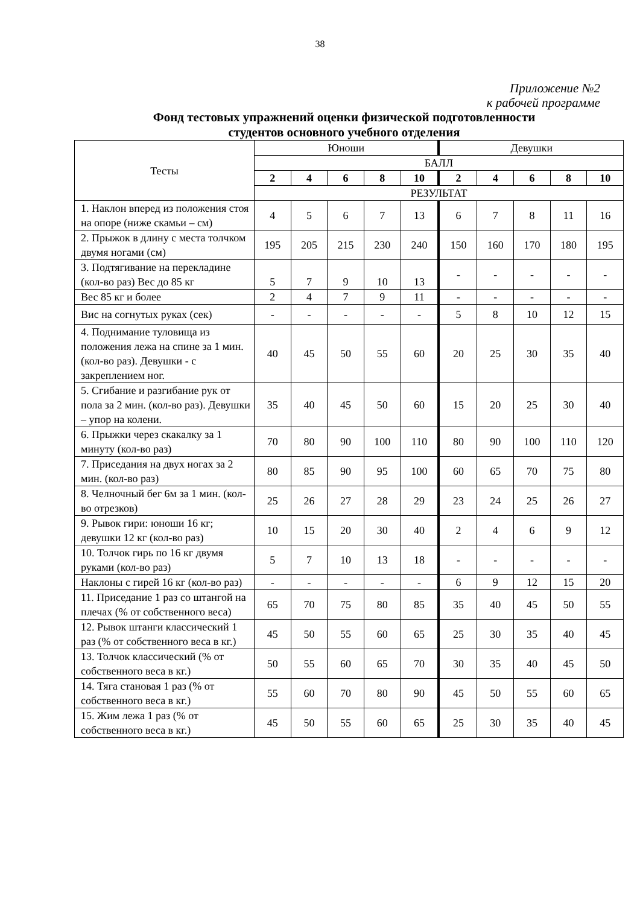38
Приложение №2
к рабочей программе
Фонд тестовых упражнений оценки физической подготовленности
студентов основного учебного отделения
| Тесты | Юноши | | | | | Девушки | | | | |
| | БАЛЛ | | | | | | | | | |
| | 2 | 4 | 6 | 8 | 10 | 2 | 4 | 6 | 8 | 10 |
| | РЕЗУЛЬТАТ | | | | | | | | | |
| 1. Наклон вперед из положения стоя на опоре (ниже скамьи – см) | 4 | 5 | 6 | 7 | 13 | 6 | 7 | 8 | 11 | 16 |
| 2. Прыжок в длину с места толчком двумя ногами (см) | 195 | 205 | 215 | 230 | 240 | 150 | 160 | 170 | 180 | 195 |
| 3. Подтягивание на перекладине (кол-во раз) Вес до 85 кг | 5 | 7 | 9 | 10 | 13 | - | - | - | - | - |
| Вес 85 кг и более | 2 | 4 | 7 | 9 | 11 | - | - | - | - | - |
| Вис на согнутых руках (сек) | - | - | - | - | - | 5 | 8 | 10 | 12 | 15 |
| 4. Поднимание туловища из положения лежа на спине за 1 мин. (кол-во раз). Девушки - с закреплением ног. | 40 | 45 | 50 | 55 | 60 | 20 | 25 | 30 | 35 | 40 |
| 5. Сгибание и разгибание рук от пола за 2 мин. (кол-во раз). Девушки – упор на колени. | 35 | 40 | 45 | 50 | 60 | 15 | 20 | 25 | 30 | 40 |
| 6. Прыжки через скакалку за 1 минуту (кол-во раз) | 70 | 80 | 90 | 100 | 110 | 80 | 90 | 100 | 110 | 120 |
| 7. Приседания на двух ногах за 2 мин. (кол-во раз) | 80 | 85 | 90 | 95 | 100 | 60 | 65 | 70 | 75 | 80 |
| 8. Челночный бег 6м за 1 мин. (кол-во отрезков) | 25 | 26 | 27 | 28 | 29 | 23 | 24 | 25 | 26 | 27 |
| 9. Рывок гири: юноши 16 кг; девушки 12 кг (кол-во раз) | 10 | 15 | 20 | 30 | 40 | 2 | 4 | 6 | 9 | 12 |
| 10. Толчок гирь по 16 кг двумя руками (кол-во раз) | 5 | 7 | 10 | 13 | 18 | - | - | - | - | - |
| Наклоны с гирей 16 кг (кол-во раз) | - | - | - | - | - | 6 | 9 | 12 | 15 | 20 |
| 11. Приседание 1 раз со штангой на плечах (% от собственного веса) | 65 | 70 | 75 | 80 | 85 | 35 | 40 | 45 | 50 | 55 |
| 12. Рывок штанги классический 1 раз (% от собственного веса в кг.) | 45 | 50 | 55 | 60 | 65 | 25 | 30 | 35 | 40 | 45 |
| 13. Толчок классический (% от собственного веса в кг.) | 50 | 55 | 60 | 65 | 70 | 30 | 35 | 40 | 45 | 50 |
| 14. Тяга становая 1 раз (% от собственного веса в кг.) | 55 | 60 | 70 | 80 | 90 | 45 | 50 | 55 | 60 | 65 |
| 15. Жим лежа 1 раз (% от собственного веса в кг.) | 45 | 50 | 55 | 60 | 65 | 25 | 30 | 35 | 40 | 45 |